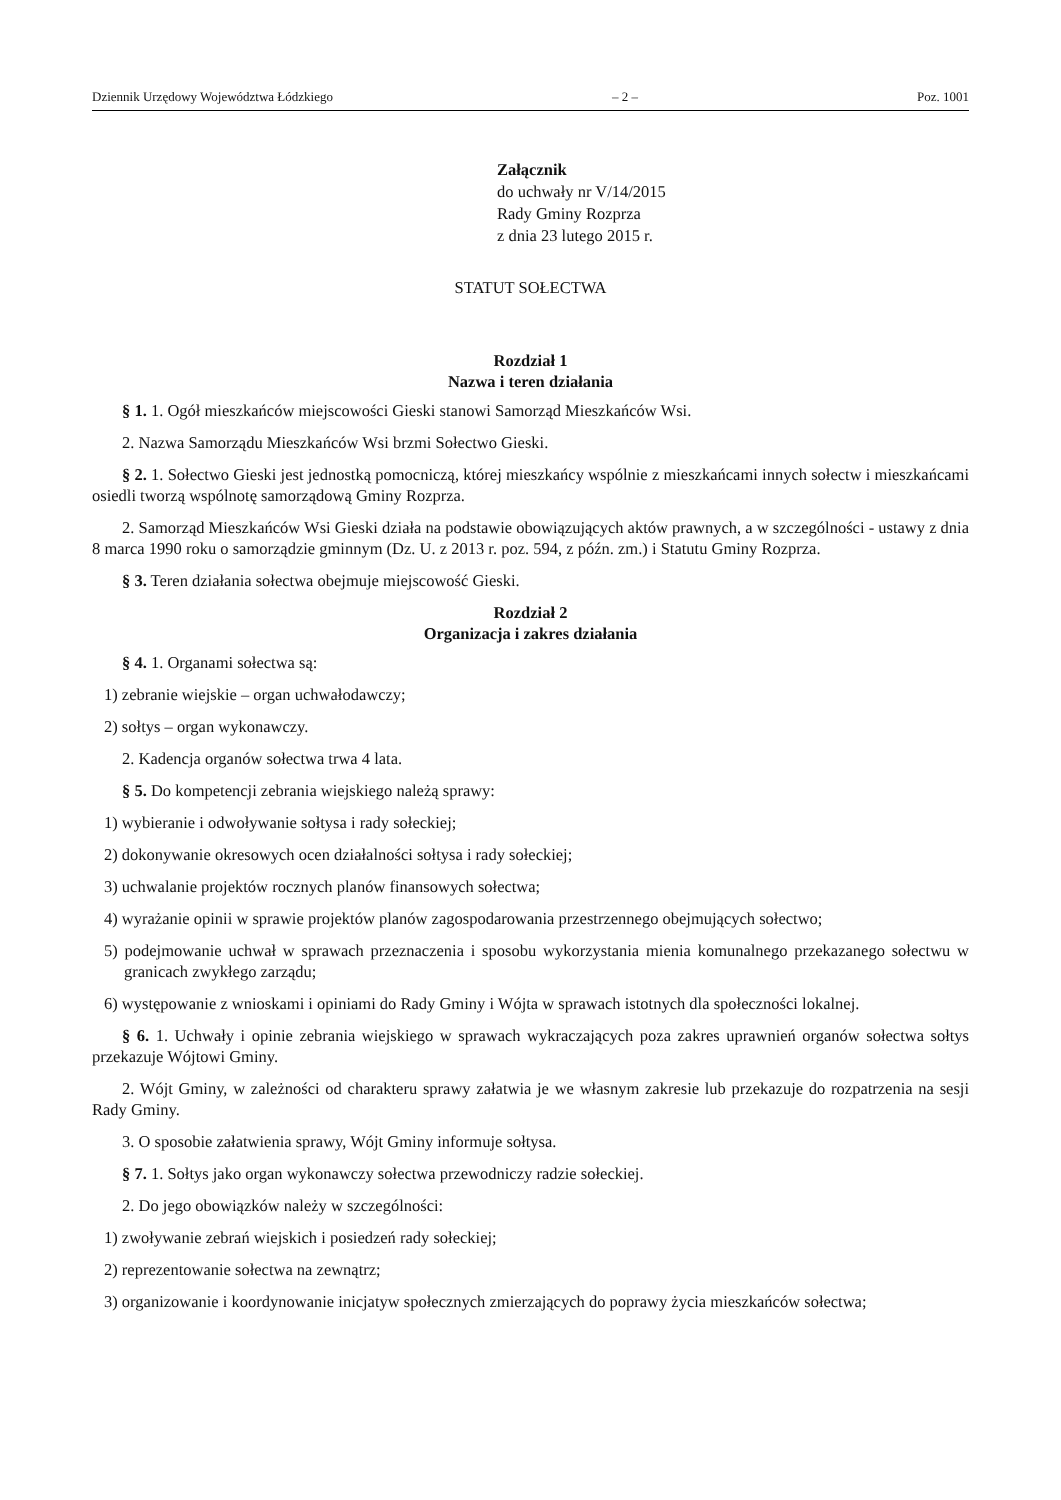Dziennik Urzędowy Województwa Łódzkiego – 2 – Poz. 1001
Załącznik
do uchwały nr V/14/2015
Rady Gminy Rozprza
z dnia 23 lutego 2015 r.
STATUT SOŁECTWA
Rozdział 1
Nazwa i teren działania
§ 1. 1. Ogół mieszkańców miejscowości Gieski stanowi Samorząd Mieszkańców Wsi.
2. Nazwa Samorządu Mieszkańców Wsi brzmi Sołectwo Gieski.
§ 2. 1. Sołectwo Gieski jest jednostką pomocniczą, której mieszkańcy wspólnie z mieszkańcami innych sołectw i mieszkańcami osiedli tworzą wspólnotę samorządową Gminy Rozprza.
2. Samorząd Mieszkańców Wsi Gieski działa na podstawie obowiązujących aktów prawnych, a w szczególności - ustawy z dnia 8 marca 1990 roku o samorządzie gminnym (Dz. U. z 2013 r. poz. 594, z późn. zm.) i Statutu Gminy Rozprza.
§ 3. Teren działania sołectwa obejmuje miejscowość Gieski.
Rozdział 2
Organizacja i zakres działania
§ 4. 1. Organami sołectwa są:
1) zebranie wiejskie – organ uchwałodawczy;
2) sołtys – organ wykonawczy.
2. Kadencja organów sołectwa trwa 4 lata.
§ 5. Do kompetencji zebrania wiejskiego należą sprawy:
1) wybieranie i odwoływanie sołtysa i rady sołeckiej;
2) dokonywanie okresowych ocen działalności sołtysa i rady sołeckiej;
3) uchwalanie projektów rocznych planów finansowych sołectwa;
4) wyrażanie opinii w sprawie projektów planów zagospodarowania przestrzennego obejmujących sołectwo;
5) podejmowanie uchwał w sprawach przeznaczenia i sposobu wykorzystania mienia komunalnego przekazanego sołectwu w granicach zwykłego zarządu;
6) występowanie z wnioskami i opiniami do Rady Gminy i Wójta w sprawach istotnych dla społeczności lokalnej.
§ 6. 1. Uchwały i opinie zebrania wiejskiego w sprawach wykraczających poza zakres uprawnień organów sołectwa sołtys przekazuje Wójtowi Gminy.
2. Wójt Gminy, w zależności od charakteru sprawy załatwia je we własnym zakresie lub przekazuje do rozpatrzenia na sesji Rady Gminy.
3. O sposobie załatwienia sprawy, Wójt Gminy informuje sołtysa.
§ 7. 1. Sołtys jako organ wykonawczy sołectwa przewodniczy radzie sołeckiej.
2. Do jego obowiązków należy w szczególności:
1) zwoływanie zebrań wiejskich i posiedzeń rady sołeckiej;
2) reprezentowanie sołectwa na zewnątrz;
3) organizowanie i koordynowanie inicjatyw społecznych zmierzających do poprawy życia mieszkańców sołectwa;